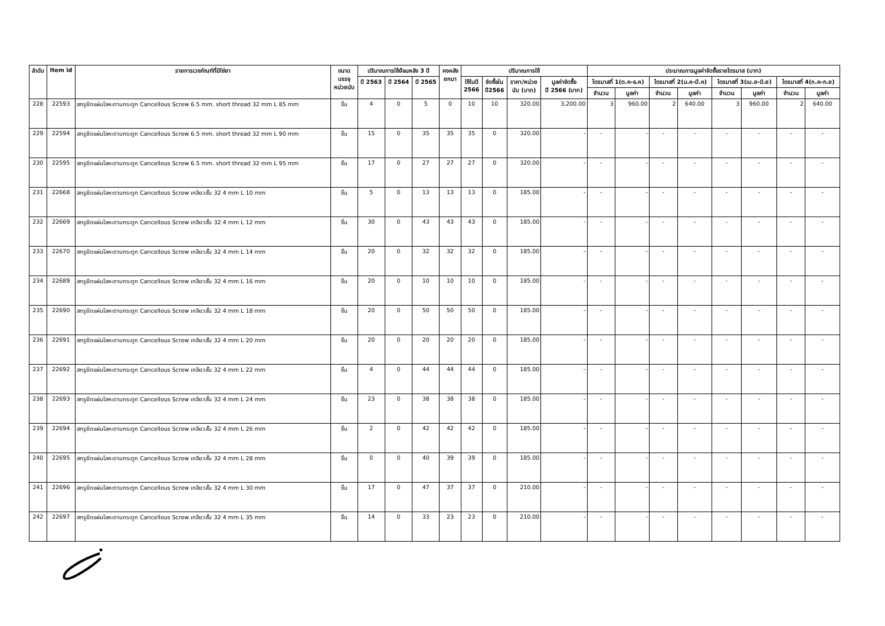| ลำดับ | Item id | รายการเวชภัณฑ์ที่มิใช่ยา | ขนาด บรรจุ หน่วยนับ | ปริมาณการใช้ย้อนหลัง 3 ปี | | | คงคลัง ยกมา | ปริมาณการใช้ | | | | ประมาณการมูลค่าจัดซื้อรายไตรมาส (บาท) | | | | | | | |
| --- | --- | --- | --- | --- | --- | --- | --- | --- | --- | --- | --- | --- | --- | --- | --- | --- | --- | --- | --- |
| | | | | ปี 2563 | ปี 2564 | ปี 2565 | | ใช้ในปี 2566 | จัดซื้อใน ปี2566 | ราคา/หน่วย นับ (บาท) | มูลค่าจัดซื้อ ปี 2566 (บาท) | ไตรมาสที่ 1(ต.ค-ธ.ค) | | ไตรมาสที่ 2(ม.ค-มี.ค) | | ไตรมาสที่ 3(เม.ย-มิ.ย) | | ไตรมาสที่ 4(ก.ค-ก.ย) | |
| | | | | | | | | | | | | จำนวน | มูลค่า | จำนวน | มูลค่า | จำนวน | มูลค่า | จำนวน | มูลค่า |
| 228 | 22593 | สกรูยึดแผ่นโลหะดามกระดูก Cancellous Screw 6.5 mm. short thread 32 mm L 85 mm | ชิ้น | 4 | 0 | 5 | 0 | 10 | 10 | 320.00 | 3,200.00 | 3 | 960.00 | 2 | 640.00 | 3 | 960.00 | 2 | 640.00 |
| 229 | 22594 | สกรูยึดแผ่นโลหะดามกระดูก Cancellous Screw 6.5 mm. short thread 32 mm L 90 mm | ชิ้น | 15 | 0 | 35 | 35 | 35 | 0 | 320.00 | - | - | - | - | - | - | - | - | - |
| 230 | 22595 | สกรูยึดแผ่นโลหะดามกระดูก Cancellous Screw 6.5 mm. short thread 32 mm L 95 mm | ชิ้น | 17 | 0 | 27 | 27 | 27 | 0 | 320.00 | - | - | - | - | - | - | - | - | - |
| 231 | 22668 | สกรูยึดแผ่นโลหะดามกระดูก Cancellous Screw เกลียวสั้น 32 4 mm L 10 mm | ชิ้น | 5 | 0 | 13 | 13 | 13 | 0 | 185.00 | - | - | - | - | - | - | - | - | - |
| 232 | 22669 | สกรูยึดแผ่นโลหะดามกระดูก Cancellous Screw เกลียวสั้น 32 4 mm L 12 mm | ชิ้น | 30 | 0 | 43 | 43 | 43 | 0 | 185.00 | - | - | - | - | - | - | - | - | - |
| 233 | 22670 | สกรูยึดแผ่นโลหะดามกระดูก Cancellous Screw เกลียวสั้น 32 4 mm L 14 mm | ชิ้น | 20 | 0 | 32 | 32 | 32 | 0 | 185.00 | - | - | - | - | - | - | - | - | - |
| 234 | 22689 | สกรูยึดแผ่นโลหะดามกระดูก Cancellous Screw เกลียวสั้น 32 4 mm L 16 mm | ชิ้น | 20 | 0 | 10 | 10 | 10 | 0 | 185.00 | - | - | - | - | - | - | - | - | - |
| 235 | 22690 | สกรูยึดแผ่นโลหะดามกระดูก Cancellous Screw เกลียวสั้น 32 4 mm L 18 mm | ชิ้น | 20 | 0 | 50 | 50 | 50 | 0 | 185.00 | - | - | - | - | - | - | - | - | - |
| 236 | 22691 | สกรูยึดแผ่นโลหะดามกระดูก Cancellous Screw เกลียวสั้น 32 4 mm L 20 mm | ชิ้น | 20 | 0 | 20 | 20 | 20 | 0 | 185.00 | - | - | - | - | - | - | - | - | - |
| 237 | 22692 | สกรูยึดแผ่นโลหะดามกระดูก Cancellous Screw เกลียวสั้น 32 4 mm L 22 mm | ชิ้น | 4 | 0 | 44 | 44 | 44 | 0 | 185.00 | - | - | - | - | - | - | - | - | - |
| 238 | 22693 | สกรูยึดแผ่นโลหะดามกระดูก Cancellous Screw เกลียวสั้น 32 4 mm L 24 mm | ชิ้น | 23 | 0 | 38 | 38 | 38 | 0 | 185.00 | - | - | - | - | - | - | - | - | - |
| 239 | 22694 | สกรูยึดแผ่นโลหะดามกระดูก Cancellous Screw เกลียวสั้น 32 4 mm L 26 mm | ชิ้น | 2 | 0 | 42 | 42 | 42 | 0 | 185.00 | - | - | - | - | - | - | - | - | - |
| 240 | 22695 | สกรูยึดแผ่นโลหะดามกระดูก Cancellous Screw เกลียวสั้น 32 4 mm L 28 mm | ชิ้น | 0 | 0 | 40 | 39 | 39 | 0 | 185.00 | - | - | - | - | - | - | - | - | - |
| 241 | 22696 | สกรูยึดแผ่นโลหะดามกระดูก Cancellous Screw เกลียวสั้น 32 4 mm L 30 mm | ชิ้น | 17 | 0 | 47 | 37 | 37 | 0 | 210.00 | - | - | - | - | - | - | - | - | - |
| 242 | 22697 | สกรูยึดแผ่นโลหะดามกระดูก Cancellous Screw เกลียวสั้น 32 4 mm L 35 mm | ชิ้น | 14 | 0 | 33 | 23 | 23 | 0 | 210.00 | - | - | - | - | - | - | - | - | - |